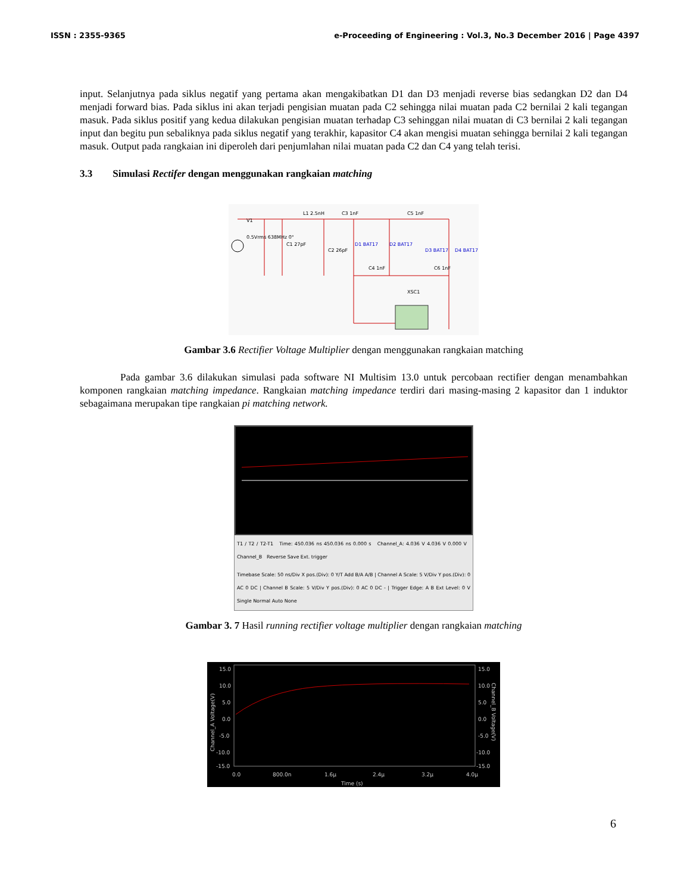ISSN : 2355-9365 e-Proceeding of Engineering : Vol.3, No.3 December 2016 | Page 4397
input. Selanjutnya pada siklus negatif yang pertama akan mengakibatkan D1 dan D3 menjadi reverse bias sedangkan D2 dan D4 menjadi forward bias. Pada siklus ini akan terjadi pengisian muatan pada C2 sehingga nilai muatan pada C2 bernilai 2 kali tegangan masuk. Pada siklus positif yang kedua dilakukan pengisian muatan terhadap C3 sehinggan nilai muatan di C3 bernilai 2 kali tegangan input dan begitu pun sebaliknya pada siklus negatif yang terakhir, kapasitor C4 akan mengisi muatan sehingga bernilai 2 kali tegangan masuk. Output pada rangkaian ini diperoleh dari penjumlahan nilai muatan pada C2 dan C4 yang telah terisi.
3.3 Simulasi Rectifer dengan menggunakan rangkaian matching
V1
0.5Vrms 638MHz 0°
L1 2.5nH
C1 27pF
C2 26pF
C3 1nF
C5 1nF
D1 BAT17
D2 BAT17
D3 BAT17
D4 BAT17
C4 1nF
C6 1nF
XSC1
Gambar 3.6 Rectifier Voltage Multiplier dengan menggunakan rangkaian matching
Pada gambar 3.6 dilakukan simulasi pada software NI Multisim 13.0 untuk percobaan rectifier dengan menambahkan komponen rangkaian matching impedance. Rangkaian matching impedance terdiri dari masing-masing 2 kapasitor dan 1 induktor sebagaimana merupakan tipe rangkaian pi matching network.
T1 / T2 / T2-T1 Time: 450.036 ns 450.036 ns 0.000 s Channel_A: 4.036 V 4.036 V 0.000 V Channel_B Reverse Save Ext. trigger
Timebase Scale: 50 ns/Div X pos.(Div): 0 Y/T Add B/A A/B | Channel A Scale: 5 V/Div Y pos.(Div): 0 AC 0 DC | Channel B Scale: 5 V/Div Y pos.(Div): 0 AC 0 DC - | Trigger Edge: A B Ext Level: 0 V Single Normal Auto None
Gambar 3. 7 Hasil running rectifier voltage multiplier dengan rangkaian matching
15.0
10.0
5.0
0.0
-5.0
-10.0
-15.0
15.0
10.0
5.0
0.0
-5.0
-10.0
-15.0
0.0
800.0n
1.6µ
2.4µ
3.2µ
4.0µ
Time (s)
Channel_A Voltage(V)
Channel_B Voltage(V)
6